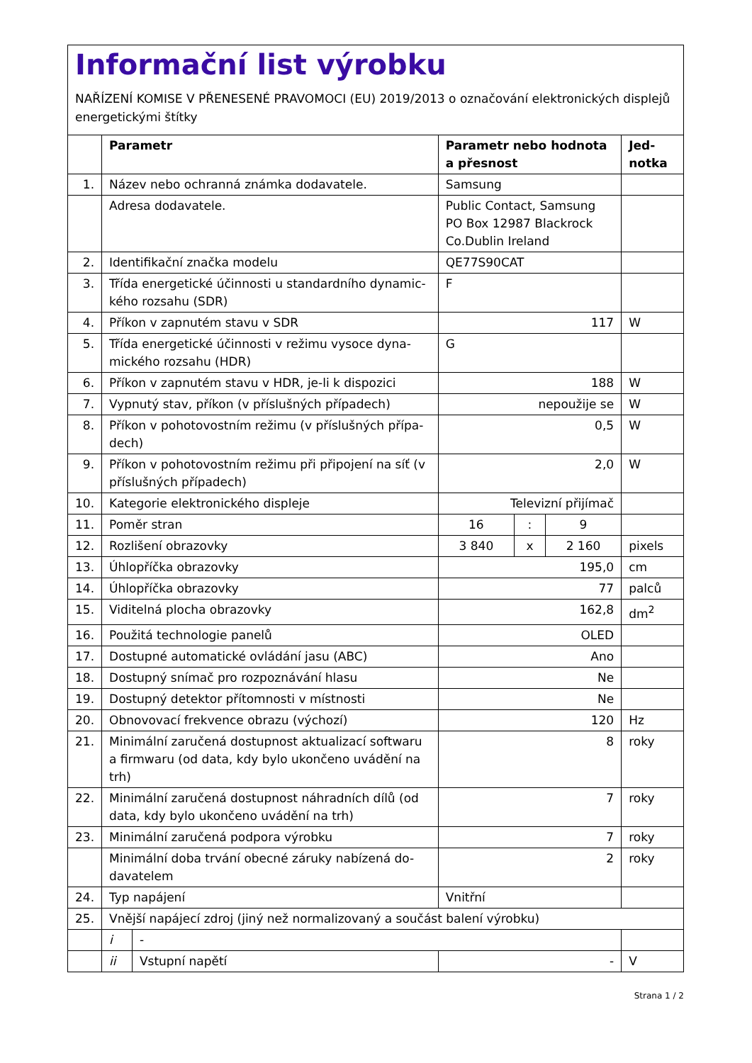Informační list výrobku
NAŘÍZENÍ KOMISE V PŘENESENÉ PRAVOMOCI (EU) 2019/2013 o označování elektronických displejů energetickými štítky
| | Parametr | | Parametr nebo hodnota a přesnost | | | Jed-notka |
| --- | --- | --- | --- | --- | --- | --- |
| 1. | Název nebo ochranná známka dodavatele. | | Samsung | | | |
| | Adresa dodavatele. | | Public Contact, Samsung PO Box 12987 Blackrock Co.Dublin Ireland | | | |
| 2. | Identifikační značka modelu | | QE77S90CAT | | | |
| 3. | Třída energetické účinnosti u standardního dynamic-kého rozsahu (SDR) | | F | | | |
| 4. | Příkon v zapnutém stavu v SDR | | 117 | | | W |
| 5. | Třída energetické účinnosti v režimu vysoce dyna-mického rozsahu (HDR) | | G | | | |
| 6. | Příkon v zapnutém stavu v HDR, je-li k dispozici | | 188 | | | W |
| 7. | Vypnutý stav, příkon (v příslušných případech) | | nepoužije se | | | W |
| 8. | Příkon v pohotovostním režimu (v příslušných přípa-dech) | | 0,5 | | | W |
| 9. | Příkon v pohotovostním režimu při připojení na síť (v příslušných případech) | | 2,0 | | | W |
| 10. | Kategorie elektronického displeje | | Televizní přijímač | | | |
| 11. | Poměr stran | | 16 | : | 9 | |
| 12. | Rozlišení obrazovky | | 3 840 | x | 2 160 | pixels |
| 13. | Úhlopříčka obrazovky | | 195,0 | | | cm |
| 14. | Úhlopříčka obrazovky | | 77 | | | palců |
| 15. | Viditelná plocha obrazovky | | 162,8 | | | dm<sup>2</sup> |
| 16. | Použitá technologie panelů | | OLED | | | |
| 17. | Dostupné automatické ovládání jasu (ABC) | | Ano | | | |
| 18. | Dostupný snímač pro rozpoznávání hlasu | | Ne | | | |
| 19. | Dostupný detektor přítomnosti v místnosti | | Ne | | | |
| 20. | Obnovovací frekvence obrazu (výchozí) | | 120 | | | Hz |
| 21. | Minimální zaručená dostupnost aktualizací softwaru a firmwaru (od data, kdy bylo ukončeno uvádění na trh) | | 8 | | | roky |
| 22. | Minimální zaručená dostupnost náhradních dílů (od data, kdy bylo ukončeno uvádění na trh) | | 7 | | | roky |
| 23. | Minimální zaručená podpora výrobku | | 7 | | | roky |
| | Minimální doba trvání obecné záruky nabízená do-davatelem | | 2 | | | roky |
| 24. | Typ napájení | | Vnitřní | | | |
| 25. | Vnější napájecí zdroj (jiný než normalizovaný a součást balení výrobku) | | | | | |
| | i | - | | | | |
| | ii | Vstupní napětí | - | | | V |
Strana 1 / 2